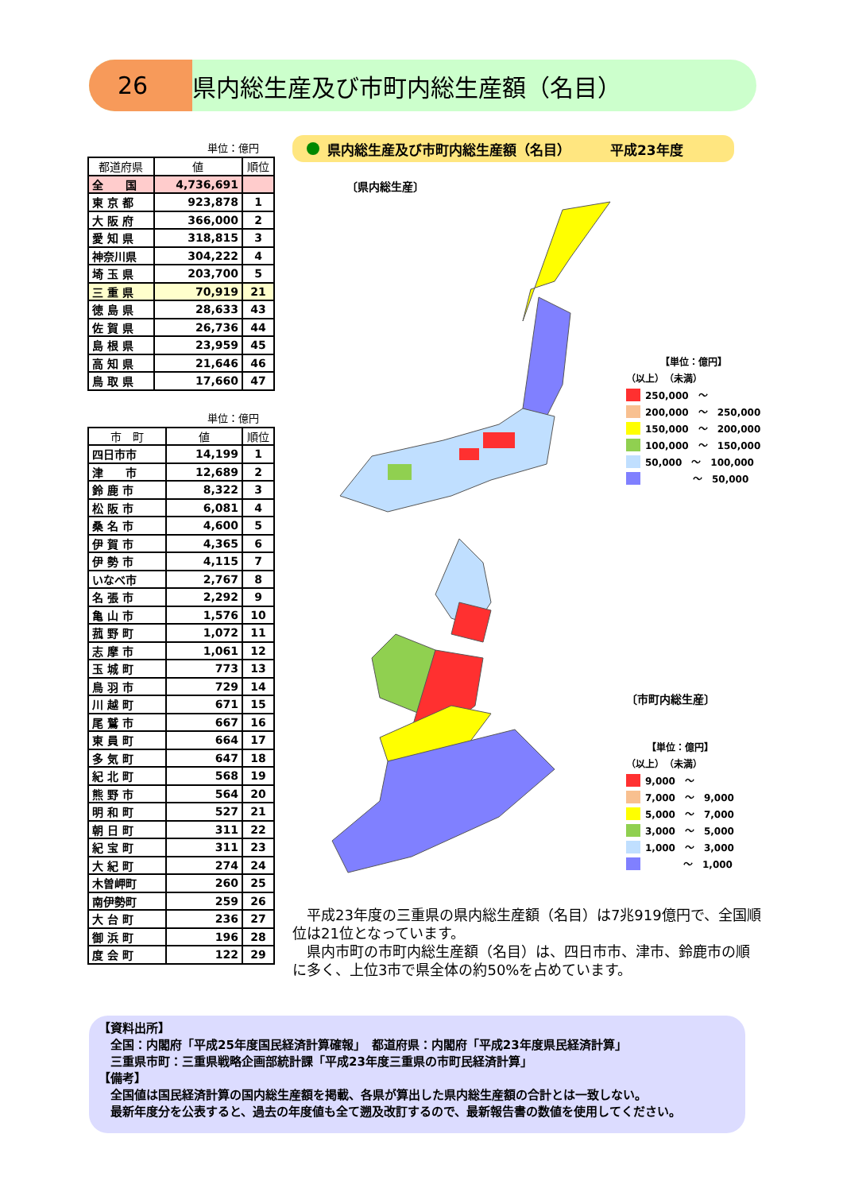26 県内総生産及び市町内総生産額（名目）
単位：億円
| 都道府県 | 値 | 順位 |
| --- | --- | --- |
| 全 国 | 4,736,691 | |
| 東 京 都 | 923,878 | 1 |
| 大 阪 府 | 366,000 | 2 |
| 愛 知 県 | 318,815 | 3 |
| 神奈川県 | 304,222 | 4 |
| 埼 玉 県 | 203,700 | 5 |
| 三 重 県 | 70,919 | 21 |
| 徳 島 県 | 28,633 | 43 |
| 佐 賀 県 | 26,736 | 44 |
| 島 根 県 | 23,959 | 45 |
| 高 知 県 | 21,646 | 46 |
| 鳥 取 県 | 17,660 | 47 |
単位：億円
| 市 町 | 値 | 順位 |
| --- | --- | --- |
| 四日市市 | 14,199 | 1 |
| 津 市 | 12,689 | 2 |
| 鈴 鹿 市 | 8,322 | 3 |
| 松 阪 市 | 6,081 | 4 |
| 桑 名 市 | 4,600 | 5 |
| 伊 賀 市 | 4,365 | 6 |
| 伊 勢 市 | 4,115 | 7 |
| いなべ市 | 2,767 | 8 |
| 名 張 市 | 2,292 | 9 |
| 亀 山 市 | 1,576 | 10 |
| 菰 野 町 | 1,072 | 11 |
| 志 摩 市 | 1,061 | 12 |
| 玉 城 町 | 773 | 13 |
| 鳥 羽 市 | 729 | 14 |
| 川 越 町 | 671 | 15 |
| 尾 鷲 市 | 667 | 16 |
| 東 員 町 | 664 | 17 |
| 多 気 町 | 647 | 18 |
| 紀 北 町 | 568 | 19 |
| 熊 野 市 | 564 | 20 |
| 明 和 町 | 527 | 21 |
| 朝 日 町 | 311 | 22 |
| 紀 宝 町 | 311 | 23 |
| 大 紀 町 | 274 | 24 |
| 木曽岬町 | 260 | 25 |
| 南伊勢町 | 259 | 26 |
| 大 台 町 | 236 | 27 |
| 御 浜 町 | 196 | 28 |
| 度 会 町 | 122 | 29 |
県内総生産及び市町内総生産額（名目） 平成23年度
〔県内総生産〕
【単位：億円】
（以上）　（未満）
250,000　～
200,000　～　250,000
150,000　～　200,000
100,000　～　150,000
50,000　～　100,000
　　　　　～　50,000
〔市町内総生産〕
【単位：億円】
（以上）　（未満）
9,000　～
7,000　～　9,000
5,000　～　7,000
3,000　～　5,000
1,000　～　3,000
　　　　～　1,000
　平成23年度の三重県の県内総生産額（名目）は7兆919億円で、全国順位は21位となっています。
　県内市町の市町内総生産額（名目）は、四日市市、津市、鈴鹿市の順に多く、上位3市で県全体の約50%を占めています。
【資料出所】
　全国：内閣府「平成25年度国民経済計算確報」　都道府県：内閣府「平成23年度県民経済計算」
　三重県市町：三重県戦略企画部統計課「平成23年度三重県の市町民経済計算」
【備考】
　全国値は国民経済計算の国内総生産額を掲載、各県が算出した県内総生産額の合計とは一致しない。
　最新年度分を公表すると、過去の年度値も全て遡及改訂するので、最新報告書の数値を使用してください。